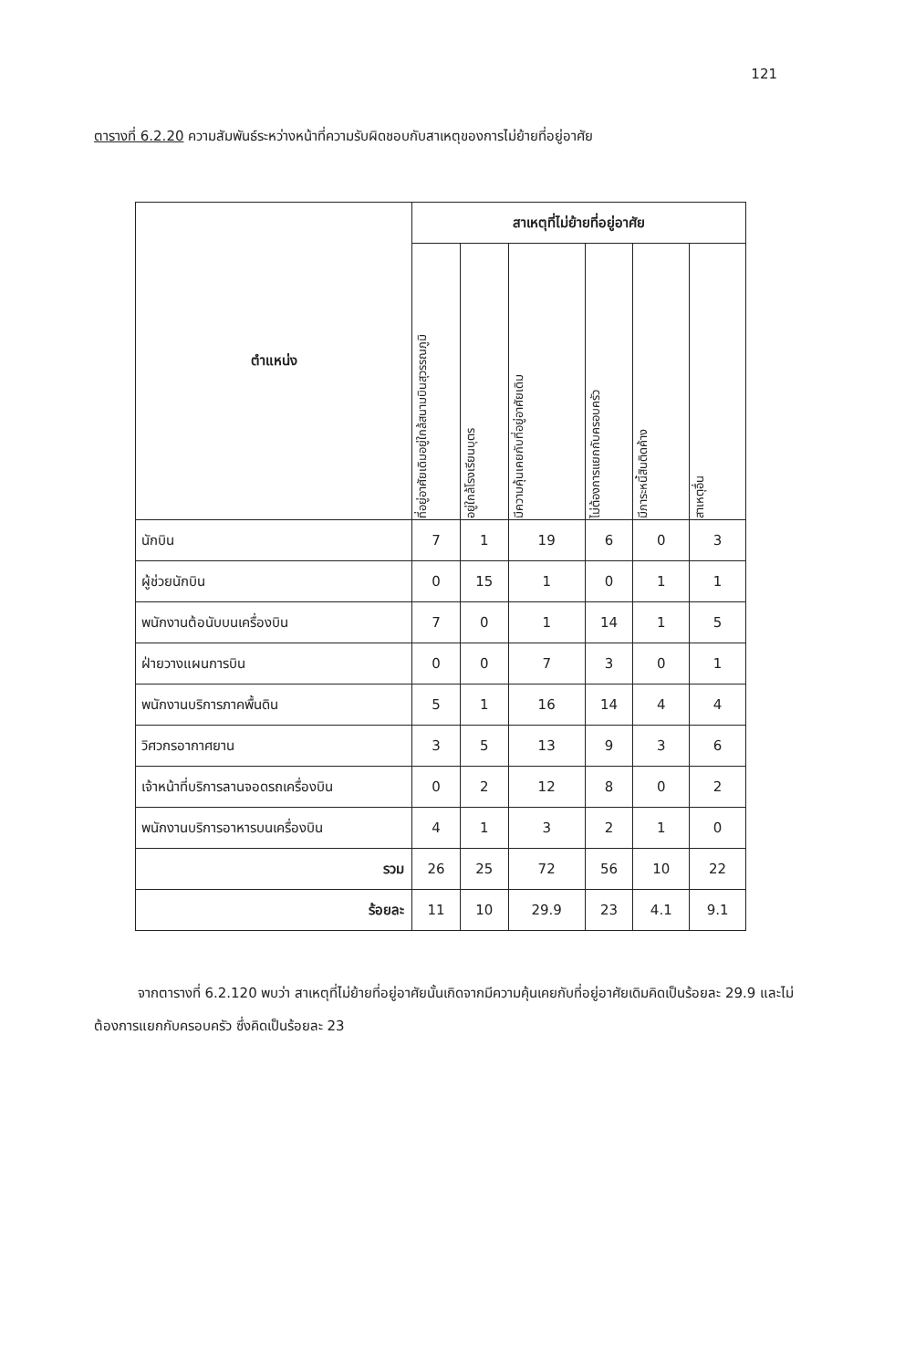121
ตารางที่ 6.2.20 ความสัมพันธ์ระหว่างหน้าที่ความรับผิดชอบกับสาเหตุของการไม่ย้ายที่อยู่อาศัย
| ตำแหน่ง | สาเหตุที่ไม่ย้ายที่อยู่อาศัย | | | | | |
| --- | --- | --- | --- | --- | --- | --- |
| | ที่อยู่อาศัยเดิมอยู่ใกล้สนามบินสุวรรณภูมิ | อยู่ใกล้โรงเรียนบุตร | มีความคุ้นเคยกับที่อยู่อาศัยเดิม | ไม่ต้องการแยกกับครอบครัว | มีภาระหนี้สินติดค้าง | สาเหตุอื่น |
| นักบิน | 7 | 1 | 19 | 6 | 0 | 3 |
| ผู้ช่วยนักบิน | 0 | 15 | 1 | 0 | 1 | 1 |
| พนักงานต้อนับบนเครื่องบิน | 7 | 0 | 1 | 14 | 1 | 5 |
| ฝ่ายวางแผนการบิน | 0 | 0 | 7 | 3 | 0 | 1 |
| พนักงานบริการภาคพื้นดิน | 5 | 1 | 16 | 14 | 4 | 4 |
| วิศวกรอากาศยาน | 3 | 5 | 13 | 9 | 3 | 6 |
| เจ้าหน้าที่บริการลานจอดรถเครื่องบิน | 0 | 2 | 12 | 8 | 0 | 2 |
| พนักงานบริการอาหารบนเครื่องบิน | 4 | 1 | 3 | 2 | 1 | 0 |
| รวม | 26 | 25 | 72 | 56 | 10 | 22 |
| ร้อยละ | 11 | 10 | 29.9 | 23 | 4.1 | 9.1 |
จากตารางที่ 6.2.120 พบว่า สาเหตุที่ไม่ย้ายที่อยู่อาศัยนั้นเกิดจากมีความคุ้นเคยกับที่อยู่อาศัยเดิมคิดเป็นร้อยละ 29.9 และไม่ต้องการแยกกับครอบครัว ซึ่งคิดเป็นร้อยละ 23